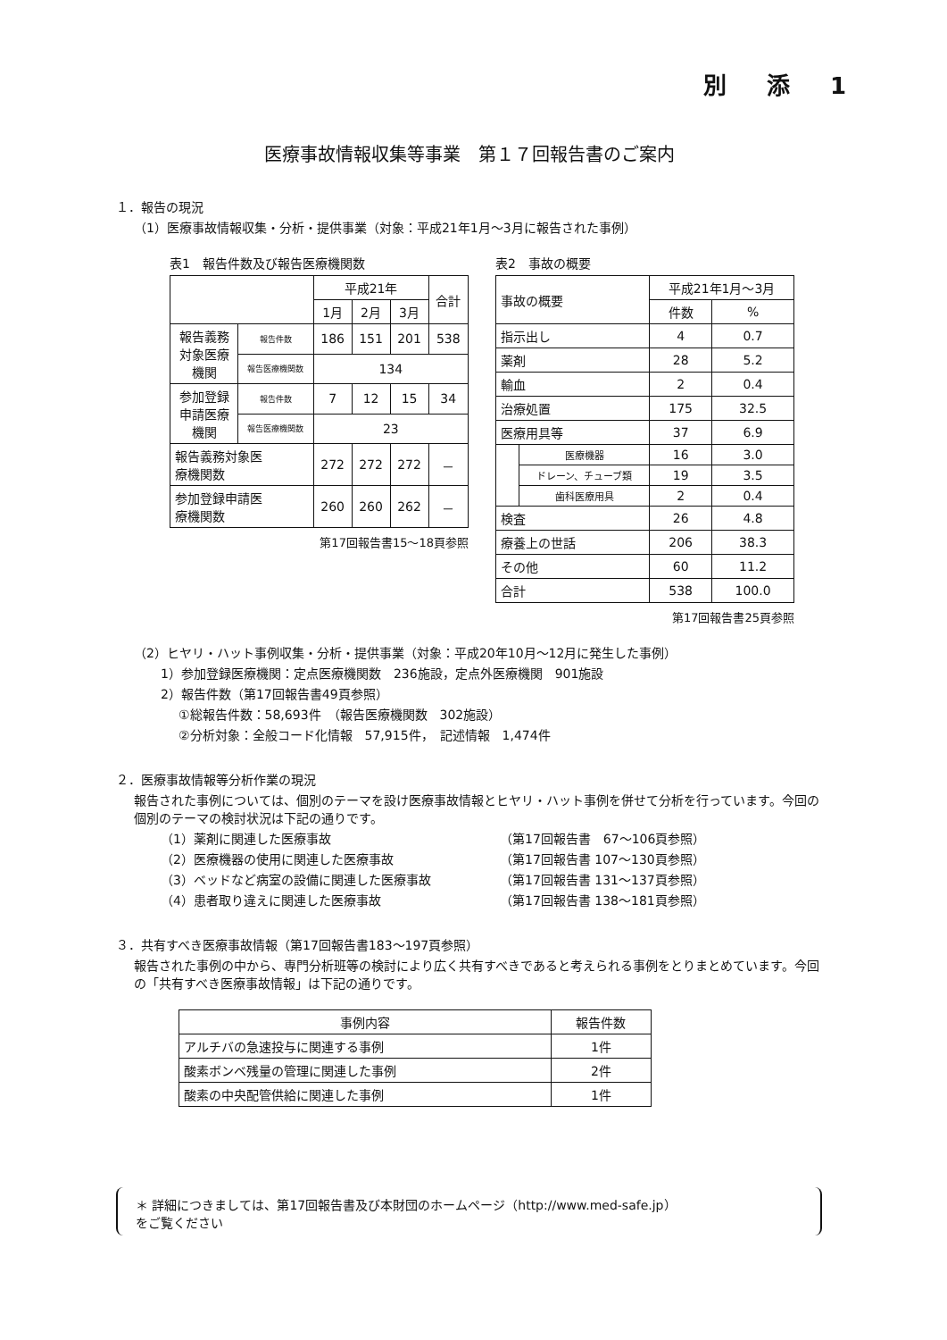別 添 1
医療事故情報収集等事業　第１７回報告書のご案内
１．報告の現況
（1）医療事故情報収集・分析・提供事業（対象：平成21年1月～3月に報告された事例）
表1　報告件数及び報告医療機関数
| | | 平成21年 | | | 合計 |
| --- | --- | --- | --- | --- | --- |
| | | 1月 | 2月 | 3月 | |
| 報告義務 対象医療 機関 | 報告件数 | 186 | 151 | 201 | 538 |
| | 報告医療機関数 | 134 | | | |
| 参加登録 申請医療 機関 | 報告件数 | 7 | 12 | 15 | 34 |
| | 報告医療機関数 | 23 | | | |
| 報告義務対象医 療機関数 | | 272 | 272 | 272 | － |
| 参加登録申請医 療機関数 | | 260 | 260 | 262 | － |
第17回報告書15～18頁参照
表2　事故の概要
| 事故の概要 | | 平成21年1月～3月 | |
| --- | --- | --- | --- |
| | | 件数 | % |
| 指示出し | | 4 | 0.7 |
| 薬剤 | | 28 | 5.2 |
| 輸血 | | 2 | 0.4 |
| 治療処置 | | 175 | 32.5 |
| 医療用具等 | | 37 | 6.9 |
| | 医療機器 | 16 | 3.0 |
| | ドレーン、チューブ類 | 19 | 3.5 |
| | 歯科医療用具 | 2 | 0.4 |
| 検査 | | 26 | 4.8 |
| 療養上の世話 | | 206 | 38.3 |
| その他 | | 60 | 11.2 |
| 合計 | | 538 | 100.0 |
第17回報告書25頁参照
（2）ヒヤリ・ハット事例収集・分析・提供事業（対象：平成20年10月～12月に発生した事例）
1）参加登録医療機関：定点医療機関数　236施設，定点外医療機関　901施設
2）報告件数（第17回報告書49頁参照）
①総報告件数：58,693件　（報告医療機関数　302施設）
②分析対象：全般コード化情報　57,915件，　記述情報　1,474件
２．医療事故情報等分析作業の現況
報告された事例については、個別のテーマを設け医療事故情報とヒヤリ・ハット事例を併せて分析を行っています。今回の個別のテーマの検討状況は下記の通りです。
（1）薬剤に関連した医療事故 （第17回報告書　67～106頁参照）
（2）医療機器の使用に関連した医療事故 （第17回報告書 107～130頁参照）
（3）ベッドなど病室の設備に関連した医療事故 （第17回報告書 131～137頁参照）
（4）患者取り違えに関連した医療事故 （第17回報告書 138～181頁参照）
３．共有すべき医療事故情報（第17回報告書183～197頁参照）
報告された事例の中から、専門分析班等の検討により広く共有すべきであると考えられる事例をとりまとめています。今回の「共有すべき医療事故情報」は下記の通りです。
| 事例内容 | 報告件数 |
| --- | --- |
| アルチバの急速投与に関連する事例 | 1件 |
| 酸素ボンベ残量の管理に関連した事例 | 2件 |
| 酸素の中央配管供給に関連した事例 | 1件 |
＊ 詳細につきましては、第17回報告書及び本財団のホームページ（http://www.med-safe.jp）
をご覧ください